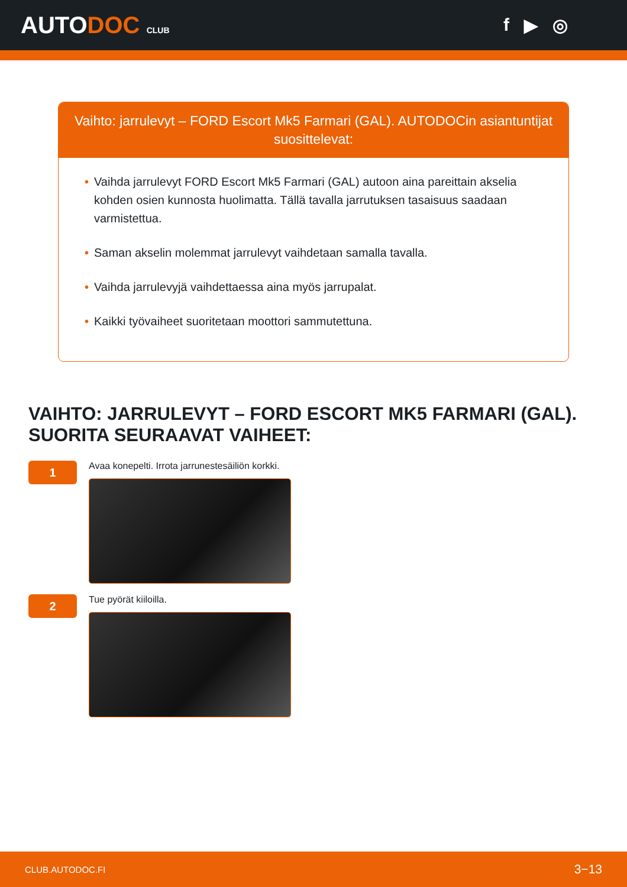AUTODOC CLUB
f ▶ ◎
Vaihto: jarrulevyt – FORD Escort Mk5 Farmari (GAL). AUTODOCin asiantuntijat suosittelevat:
• Vaihda jarrulevyt FORD Escort Mk5 Farmari (GAL) autoon aina pareittain akselia kohden osien kunnosta huolimatta. Tällä tavalla jarrutuksen tasaisuus saadaan varmistettua.
• Saman akselin molemmat jarrulevyt vaihdetaan samalla tavalla.
• Vaihda jarrulevyjä vaihdettaessa aina myös jarrupalat.
• Kaikki työvaiheet suoritetaan moottori sammutettuna.
VAIHTO: JARRULEVYT – FORD ESCORT MK5 FARMARI (GAL). SUORITA SEURAAVAT VAIHEET:
1
Avaa konepelti. Irrota jarrunestesäiliön korkki.
2
Tue pyörät kiiloilla.
CLUB.AUTODOC.FI 3−13